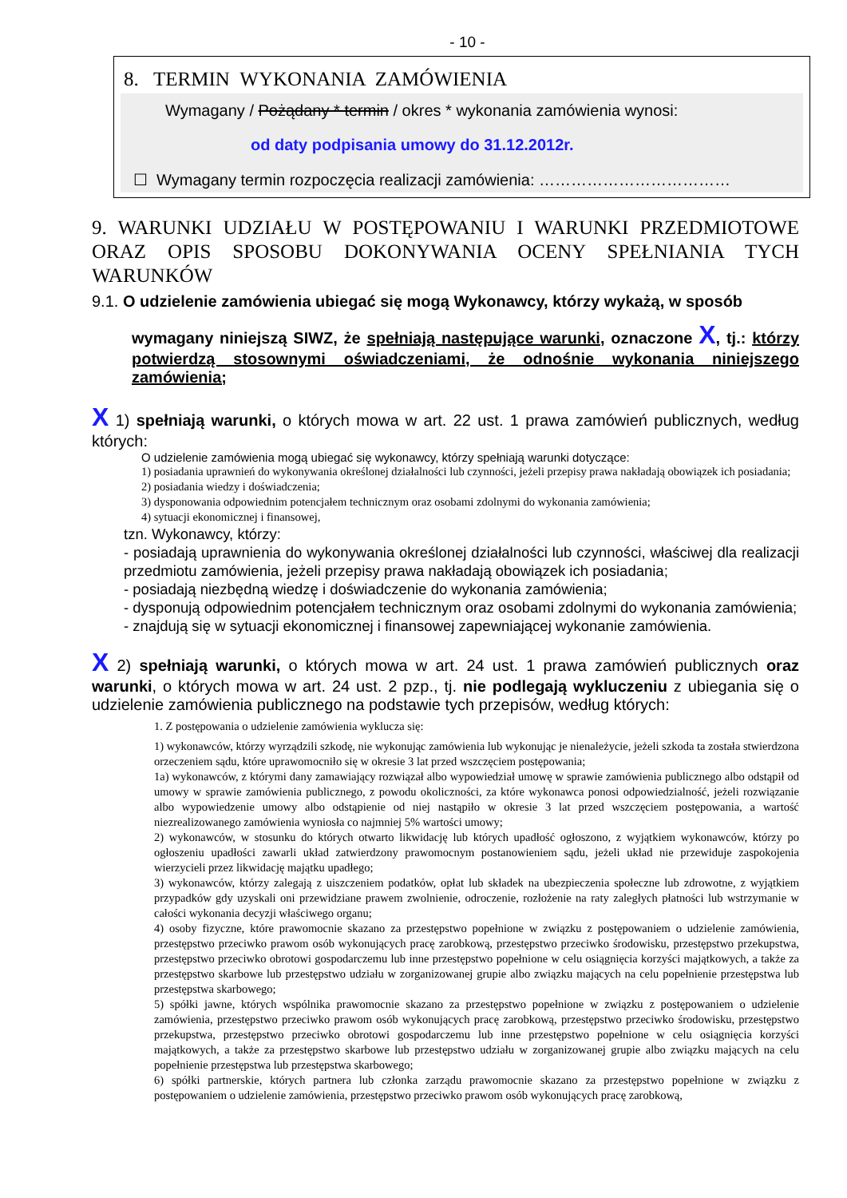- 10 -
8. TERMIN WYKONANIA ZAMÓWIENIA
Wymagany / Pożądany * termin / okres * wykonania zamówienia wynosi:
od daty podpisania umowy do 31.12.2012r.
☐ Wymagany termin rozpoczęcia realizacji zamówienia: ………………………………
9. WARUNKI UDZIAŁU W POSTĘPOWANIU I WARUNKI PRZEDMIOTOWE ORAZ OPIS SPOSOBU DOKONYWANIA OCENY SPEŁNIANIA TYCH WARUNKÓW
9.1. O udzielenie zamówienia ubiegać się mogą Wykonawcy, którzy wykażą, w sposób
wymagany niniejszą SIWZ, że spełniają następujące warunki, oznaczone X, tj.: którzy potwierdzą stosownymi oświadczeniami, że odnośnie wykonania niniejszego zamówienia;
X 1) spełniają warunki, o których mowa w art. 22 ust. 1 prawa zamówień publicznych, według których:
O udzielenie zamówienia mogą ubiegać się wykonawcy, którzy spełniają warunki dotyczące:
1) posiadania uprawnień do wykonywania określonej działalności lub czynności, jeżeli przepisy prawa nakładają obowiązek ich posiadania;
2) posiadania wiedzy i doświadczenia;
3) dysponowania odpowiednim potencjałem technicznym oraz osobami zdolnymi do wykonania zamówienia;
4) sytuacji ekonomicznej i finansowej,
tzn. Wykonawcy, którzy:
- posiadają uprawnienia do wykonywania określonej działalności lub czynności, właściwej dla realizacji przedmiotu zamówienia, jeżeli przepisy prawa nakładają obowiązek ich posiadania;
- posiadają niezbędną wiedzę i doświadczenie do wykonania zamówienia;
- dysponują odpowiednim potencjałem technicznym oraz osobami zdolnymi do wykonania zamówienia;
- znajdują się w sytuacji ekonomicznej i finansowej zapewniającej wykonanie zamówienia.
X 2) spełniają warunki, o których mowa w art. 24 ust. 1 prawa zamówień publicznych oraz warunki, o których mowa w art. 24 ust. 2 pzp., tj. nie podlegają wykluczeniu z ubiegania się o udzielenie zamówienia publicznego na podstawie tych przepisów, według których:
1. Z postępowania o udzielenie zamówienia wyklucza się:
1) wykonawców, którzy wyrządzili szkodę, nie wykonując zamówienia lub wykonując je nienależycie, jeżeli szkoda ta została stwierdzona orzeczeniem sądu, które uprawomocniło się w okresie 3 lat przed wszczęciem postępowania;
1a) wykonawców, z którymi dany zamawiający rozwiązał albo wypowiedział umowę w sprawie zamówienia publicznego albo odstąpił od umowy w sprawie zamówienia publicznego, z powodu okoliczności, za które wykonawca ponosi odpowiedzialność, jeżeli rozwiązanie albo wypowiedzenie umowy albo odstąpienie od niej nastąpiło w okresie 3 lat przed wszczęciem postępowania, a wartość niezrealizowanego zamówienia wyniosła co najmniej 5% wartości umowy;
2) wykonawców, w stosunku do których otwarto likwidację lub których upadłość ogłoszono, z wyjątkiem wykonawców, którzy po ogłoszeniu upadłości zawarli układ zatwierdzony prawomocnym postanowieniem sądu, jeżeli układ nie przewiduje zaspokojenia wierzycieli przez likwidację majątku upadłego;
3) wykonawców, którzy zalegają z uiszczeniem podatków, opłat lub składek na ubezpieczenia społeczne lub zdrowotne, z wyjątkiem przypadków gdy uzyskali oni przewidziane prawem zwolnienie, odroczenie, rozłożenie na raty zaległych płatności lub wstrzymanie w całości wykonania decyzji właściwego organu;
4) osoby fizyczne, które prawomocnie skazano za przestępstwo popełnione w związku z postępowaniem o udzielenie zamówienia, przestępstwo przeciwko prawom osób wykonujących pracę zarobkową, przestępstwo przeciwko środowisku, przestępstwo przekupstwa, przestępstwo przeciwko obrotowi gospodarczemu lub inne przestępstwo popełnione w celu osiągnięcia korzyści majątkowych, a także za przestępstwo skarbowe lub przestępstwo udziału w zorganizowanej grupie albo związku mających na celu popełnienie przestępstwa lub przestępstwa skarbowego;
5) spółki jawne, których wspólnika prawomocnie skazano za przestępstwo popełnione w związku z postępowaniem o udzielenie zamówienia, przestępstwo przeciwko prawom osób wykonujących pracę zarobkową, przestępstwo przeciwko środowisku, przestępstwo przekupstwa, przestępstwo przeciwko obrotowi gospodarczemu lub inne przestępstwo popełnione w celu osiągnięcia korzyści majątkowych, a także za przestępstwo skarbowe lub przestępstwo udziału w zorganizowanej grupie albo związku mających na celu popełnienie przestępstwa lub przestępstwa skarbowego;
6) spółki partnerskie, których partnera lub członka zarządu prawomocnie skazano za przestępstwo popełnione w związku z postępowaniem o udzielenie zamówienia, przestępstwo przeciwko prawom osób wykonujących pracę zarobkową,